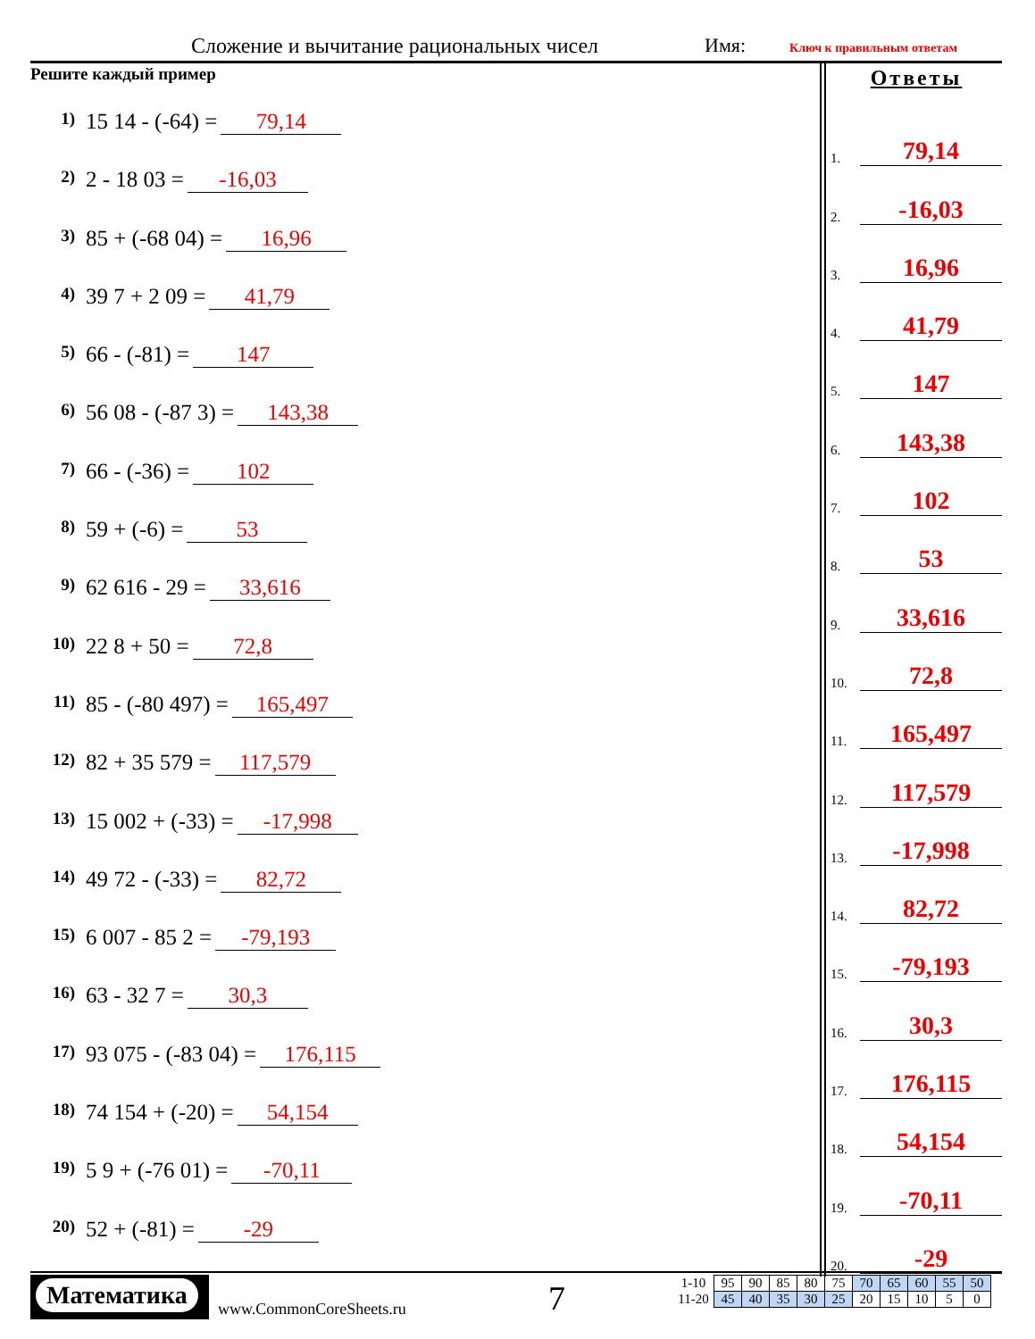Сложение и вычитание рациональных чисел
Имя: Ключ к правильным ответам
Решите каждый пример
1) 15 14 - (-64) = 79,14
2) 2 - 18 03 = -16,03
3) 85 + (-68 04) = 16,96
4) 39 7 + 2 09 = 41,79
5) 66 - (-81) = 147
6) 56 08 - (-87 3) = 143,38
7) 66 - (-36) = 102
8) 59 + (-6) = 53
9) 62 616 - 29 = 33,616
10) 22 8 + 50 = 72,8
11) 85 - (-80 497) = 165,497
12) 82 + 35 579 = 117,579
13) 15 002 + (-33) = -17,998
14) 49 72 - (-33) = 82,72
15) 6 007 - 85 2 = -79,193
16) 63 - 32 7 = 30,3
17) 93 075 - (-83 04) = 176,115
18) 74 154 + (-20) = 54,154
19) 5 9 + (-76 01) = -70,11
20) 52 + (-81) = -29
Ответы
1.
79,14
2.
-16,03
3.
16,96
4.
41,79
5.
147
6.
143,38
7.
102
8.
53
9.
33,616
10.
72,8
11.
165,497
12.
117,579
13.
-17,998
14.
82,72
15.
-79,193
16.
30,3
17.
176,115
18.
54,154
19.
-70,11
20.
-29
Математика
www.CommonCoreSheets.ru 7
| 1-10 | 95 | 90 | 85 | 80 | 75 | 70 | 65 | 60 | 55 | 50 |
| 11-20 | 45 | 40 | 35 | 30 | 25 | 20 | 15 | 10 | 5 | 0 |